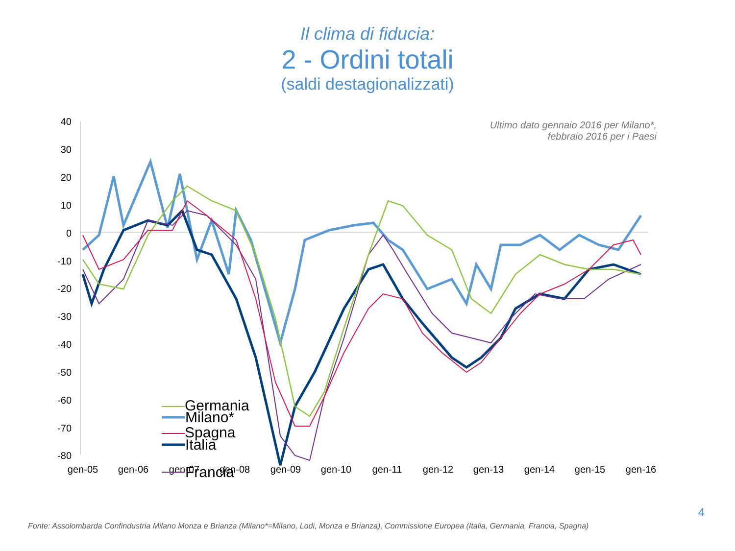Il clima di fiducia:
2 - Ordini totali
(saldi destagionalizzati)
Ultimo dato gennaio 2016 per Milano*,
febbraio 2016 per i Paesi
40
30
20
10
0
-10
-20
-30
-40
-50
-60
-70
-80
gen-05
gen-06
gen-07
gen-08
gen-09
gen-10
gen-11
gen-12
gen-13
gen-14
gen-15
gen-16
Milano*
Italia
Francia
Germania
Spagna
4
Fonte: Assolombarda Confindustria Milano Monza e Brianza (Milano*=Milano, Lodi, Monza e Brianza), Commissione Europea (Italia, Germania, Francia, Spagna)